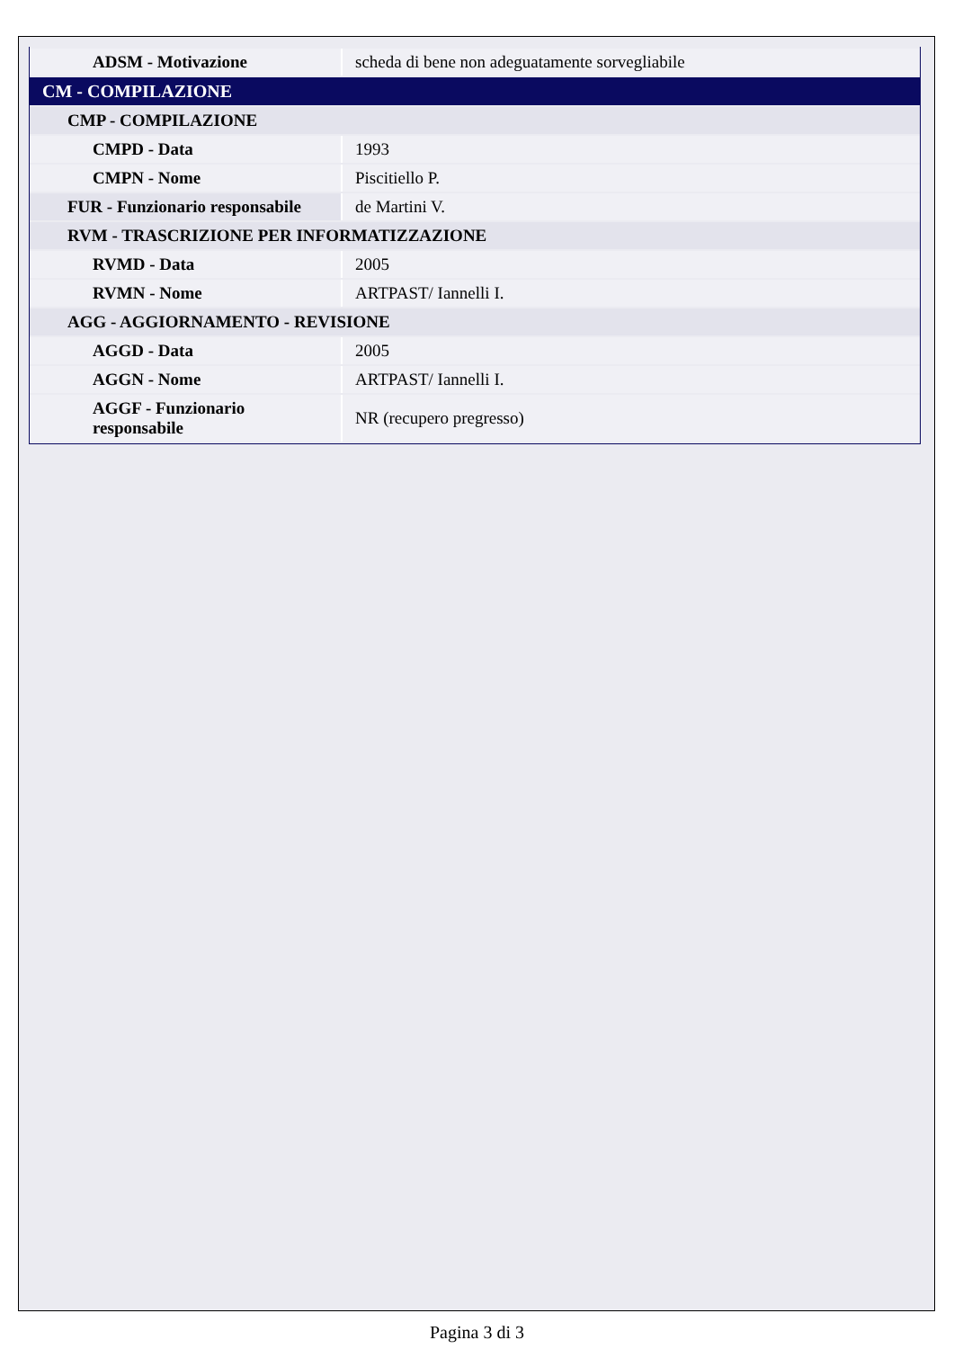| ADSM - Motivazione | scheda di bene non adeguatamente sorvegliabile |
| CM - COMPILAZIONE | |
| CMP - COMPILAZIONE | |
| CMPD - Data | 1993 |
| CMPN - Nome | Piscitiello P. |
| FUR - Funzionario responsabile | de Martini V. |
| RVM - TRASCRIZIONE PER INFORMATIZZAZIONE | |
| RVMD - Data | 2005 |
| RVMN - Nome | ARTPAST/ Iannelli I. |
| AGG - AGGIORNAMENTO - REVISIONE | |
| AGGD - Data | 2005 |
| AGGN - Nome | ARTPAST/ Iannelli I. |
| AGGF - Funzionario responsabile | NR (recupero pregresso) |
Pagina 3 di 3